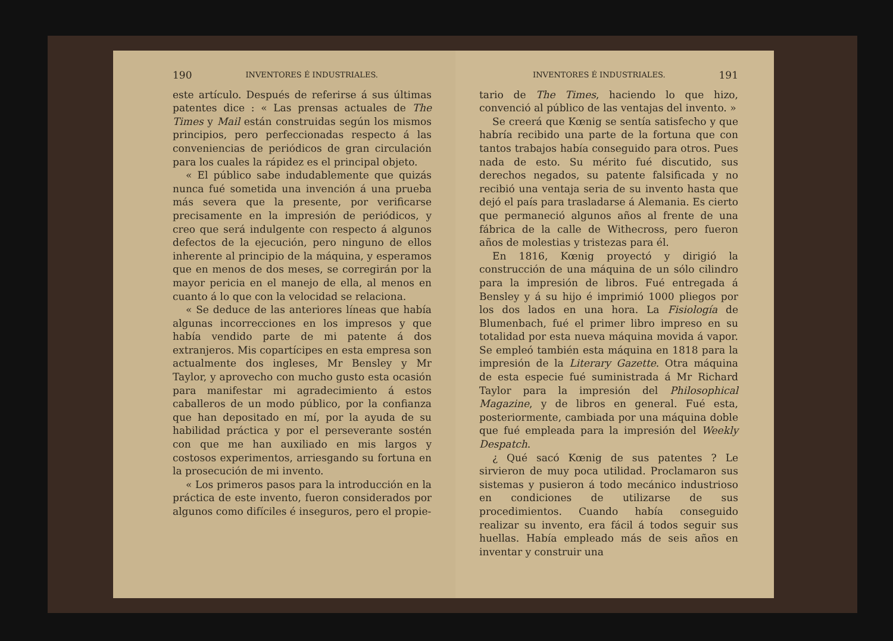190 INVENTORES É INDUSTRIALES.
este artículo. Después de referirse á sus últimas patentes dice : « Las prensas actuales de The Times y Mail están construidas según los mismos principios, pero perfeccionadas respecto á las conveniencias de periódicos de gran circulación para los cuales la rápidez es el principal objeto.
« El público sabe indudablemente que quizás nunca fué sometida una invención á una prueba más severa que la presente, por verificarse precisamente en la impresión de periódicos, y creo que será indulgente con respecto á algunos defectos de la ejecución, pero ninguno de ellos inherente al principio de la máquina, y esperamos que en menos de dos meses, se corregirán por la mayor pericia en el manejo de ella, al menos en cuanto á lo que con la velocidad se relaciona.
« Se deduce de las anteriores líneas que había algunas incorrecciones en los impresos y que había vendido parte de mi patente á dos extranjeros. Mis copartícipes en esta empresa son actualmente dos ingleses, Mr Bensley y Mr Taylor, y aprovecho con mucho gusto esta ocasión para manifestar mi agradecimiento á estos caballeros de un modo público, por la confianza que han depositado en mí, por la ayuda de su habilidad práctica y por el perseverante sostén con que me han auxiliado en mis largos y costosos experimentos, arriesgando su fortuna en la prosecución de mi invento.
« Los primeros pasos para la introducción en la práctica de este invento, fueron considerados por algunos como difíciles é inseguros, pero el propie-
INVENTORES É INDUSTRIALES. 191
tario de The Times, haciendo lo que hizo, convenció al público de las ventajas del invento. »
Se creerá que Kœnig se sentía satisfecho y que habría recibido una parte de la fortuna que con tantos trabajos había conseguido para otros. Pues nada de esto. Su mérito fué discutido, sus derechos negados, su patente falsificada y no recibió una ventaja seria de su invento hasta que dejó el país para trasladarse á Alemania. Es cierto que permaneció algunos años al frente de una fábrica de la calle de Withecross, pero fueron años de molestias y tristezas para él.
En 1816, Kœnig proyectó y dirigió la construcción de una máquina de un sólo cilindro para la impresión de libros. Fué entregada á Bensley y á su hijo é imprimió 1000 pliegos por los dos lados en una hora. La Fisiología de Blumenbach, fué el primer libro impreso en su totalidad por esta nueva máquina movida á vapor. Se empleó también esta máquina en 1818 para la impresión de la Literary Gazette. Otra máquina de esta especie fué suministrada á Mr Richard Taylor para la impresión del Philosophical Magazine, y de libros en general. Fué esta, posteriormente, cambiada por una máquina doble que fué empleada para la impresión del Weekly Despatch.
¿ Qué sacó Kœnig de sus patentes ? Le sirvieron de muy poca utilidad. Proclamaron sus sistemas y pusieron á todo mecánico industrioso en condiciones de utilizarse de sus procedimientos. Cuando había conseguido realizar su invento, era fácil á todos seguir sus huellas. Había empleado más de seis años en inventar y construir una